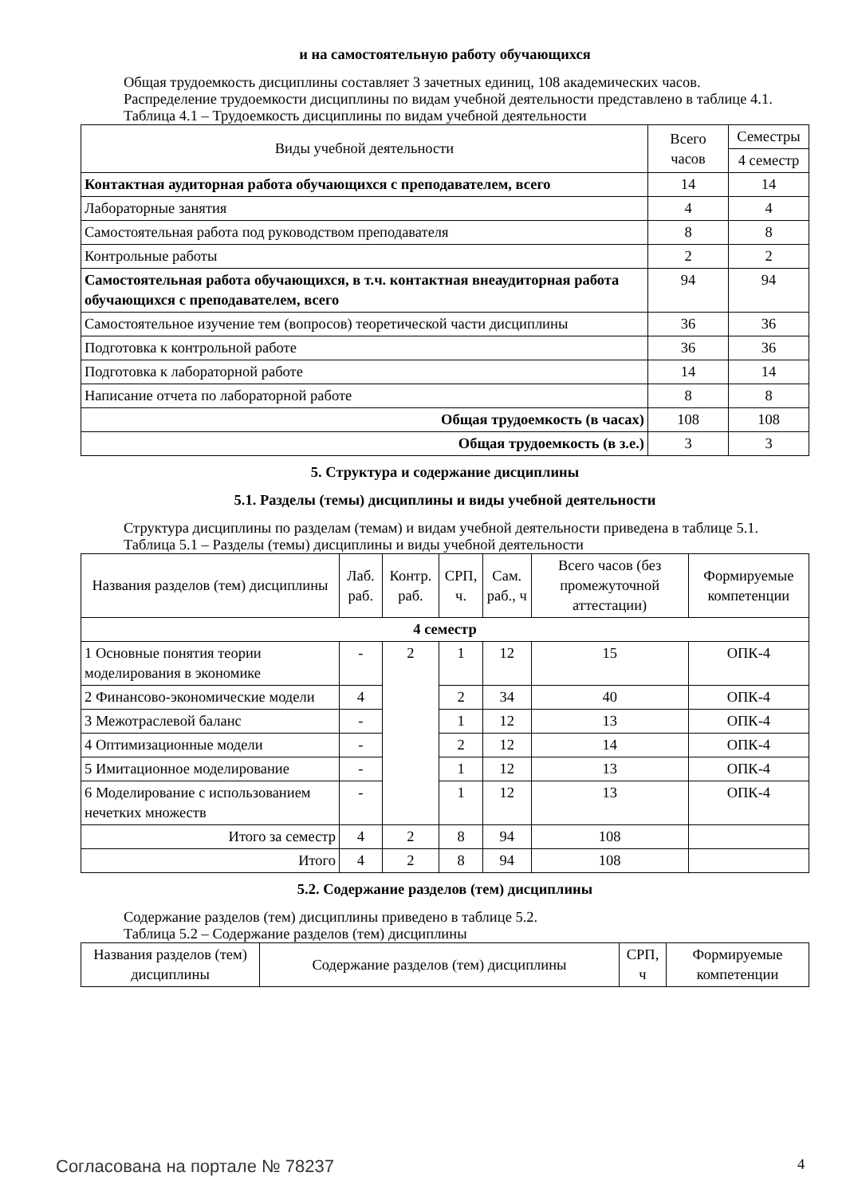и на самостоятельную работу обучающихся
Общая трудоемкость дисциплины составляет 3 зачетных единиц, 108 академических часов.
Распределение трудоемкости дисциплины по видам учебной деятельности представлено в таблице 4.1.
Таблица 4.1 – Трудоемкость дисциплины по видам учебной деятельности
| Виды учебной деятельности | Всего часов | Семестры |
| --- | --- | --- |
| | | 4 семестр |
| Контактная аудиторная работа обучающихся с преподавателем, всего | 14 | 14 |
| Лабораторные занятия | 4 | 4 |
| Самостоятельная работа под руководством преподавателя | 8 | 8 |
| Контрольные работы | 2 | 2 |
| Самостоятельная работа обучающихся, в т.ч. контактная внеаудиторная работа обучающихся с преподавателем, всего | 94 | 94 |
| Самостоятельное изучение тем (вопросов) теоретической части дисциплины | 36 | 36 |
| Подготовка к контрольной работе | 36 | 36 |
| Подготовка к лабораторной работе | 14 | 14 |
| Написание отчета по лабораторной работе | 8 | 8 |
| Общая трудоемкость (в часах) | 108 | 108 |
| Общая трудоемкость (в з.е.) | 3 | 3 |
5. Структура и содержание дисциплины
5.1. Разделы (темы) дисциплины и виды учебной деятельности
Структура дисциплины по разделам (темам) и видам учебной деятельности приведена в таблице 5.1.
Таблица 5.1 – Разделы (темы) дисциплины и виды учебной деятельности
| Названия разделов (тем) дисциплины | Лаб. раб. | Контр. раб. | СРП, ч. | Сам. раб., ч | Всего часов (без промежуточной аттестации) | Формируемые компетенции |
| --- | --- | --- | --- | --- | --- | --- |
| 4 семестр | | | | | | |
| 1 Основные понятия теории моделирования в экономике | - | 2 | 1 | 12 | 15 | ОПК-4 |
| 2 Финансово-экономические модели | 4 | | 2 | 34 | 40 | ОПК-4 |
| 3 Межотраслевой баланс | - | | 1 | 12 | 13 | ОПК-4 |
| 4 Оптимизационные модели | - | | 2 | 12 | 14 | ОПК-4 |
| 5 Имитационное моделирование | - | | 1 | 12 | 13 | ОПК-4 |
| 6 Моделирование с использованием нечетких множеств | - | | 1 | 12 | 13 | ОПК-4 |
| Итого за семестр | 4 | 2 | 8 | 94 | 108 | |
| Итого | 4 | 2 | 8 | 94 | 108 | |
5.2. Содержание разделов (тем) дисциплины
Содержание разделов (тем) дисциплины приведено в таблице 5.2.
Таблица 5.2 – Содержание разделов (тем) дисциплины
| Названия разделов (тем) дисциплины | Содержание разделов (тем) дисциплины | СРП, ч | Формируемые компетенции |
| --- | --- | --- | --- |
Согласована на портале № 78237 4